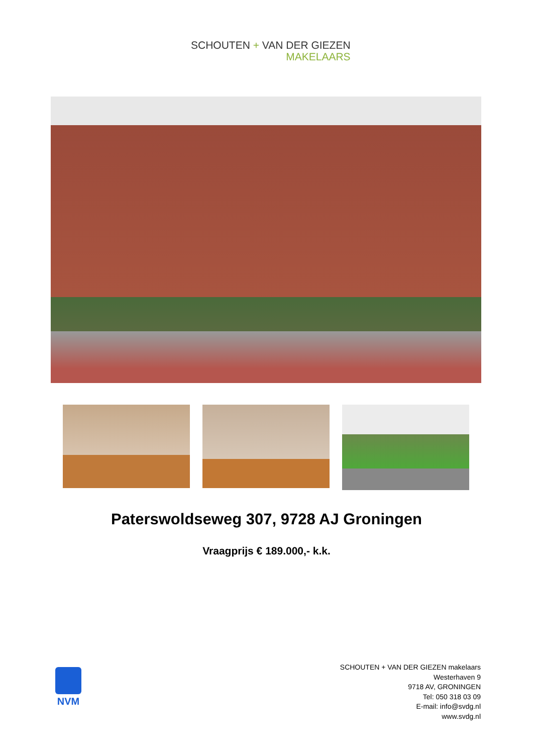SCHOUTEN + VAN DER GIEZEN
MAKELAARS
Paterswoldseweg 307, 9728 AJ Groningen
Vraagprijs € 189.000,- k.k.
NVM
SCHOUTEN + VAN DER GIEZEN makelaars
Westerhaven 9
9718 AV, GRONINGEN
Tel: 050 318 03 09
E-mail: info@svdg.nl
www.svdg.nl